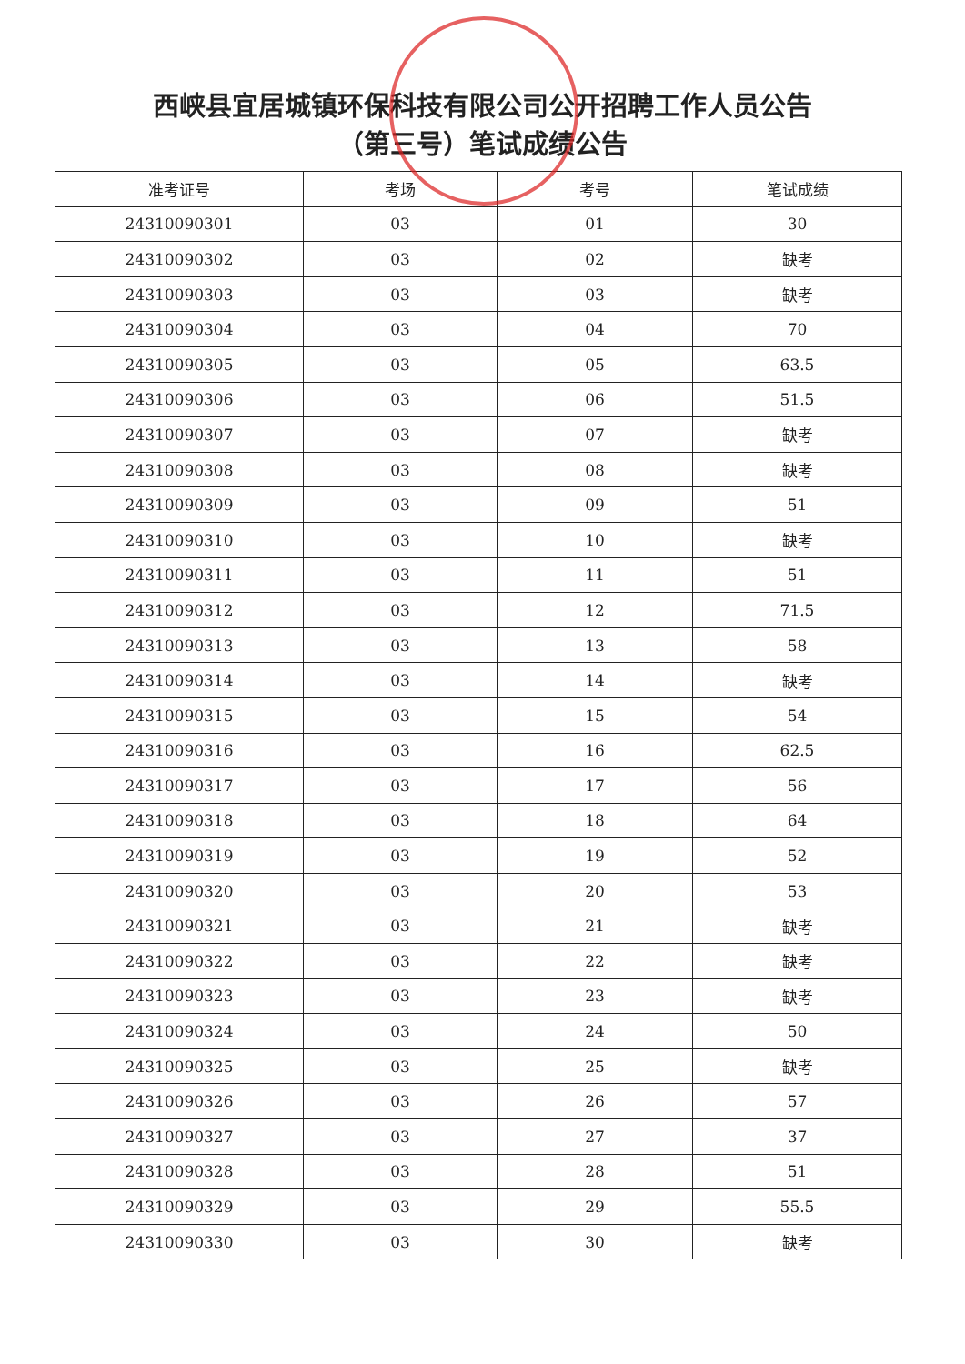西峡县宜居城镇环保科技有限公司公开招聘工作人员公告
（第三号）笔试成绩公告
| 准考证号 | 考场 | 考号 | 笔试成绩 |
| --- | --- | --- | --- |
| 24310090301 | 03 | 01 | 30 |
| 24310090302 | 03 | 02 | 缺考 |
| 24310090303 | 03 | 03 | 缺考 |
| 24310090304 | 03 | 04 | 70 |
| 24310090305 | 03 | 05 | 63.5 |
| 24310090306 | 03 | 06 | 51.5 |
| 24310090307 | 03 | 07 | 缺考 |
| 24310090308 | 03 | 08 | 缺考 |
| 24310090309 | 03 | 09 | 51 |
| 24310090310 | 03 | 10 | 缺考 |
| 24310090311 | 03 | 11 | 51 |
| 24310090312 | 03 | 12 | 71.5 |
| 24310090313 | 03 | 13 | 58 |
| 24310090314 | 03 | 14 | 缺考 |
| 24310090315 | 03 | 15 | 54 |
| 24310090316 | 03 | 16 | 62.5 |
| 24310090317 | 03 | 17 | 56 |
| 24310090318 | 03 | 18 | 64 |
| 24310090319 | 03 | 19 | 52 |
| 24310090320 | 03 | 20 | 53 |
| 24310090321 | 03 | 21 | 缺考 |
| 24310090322 | 03 | 22 | 缺考 |
| 24310090323 | 03 | 23 | 缺考 |
| 24310090324 | 03 | 24 | 50 |
| 24310090325 | 03 | 25 | 缺考 |
| 24310090326 | 03 | 26 | 57 |
| 24310090327 | 03 | 27 | 37 |
| 24310090328 | 03 | 28 | 51 |
| 24310090329 | 03 | 29 | 55.5 |
| 24310090330 | 03 | 30 | 缺考 |